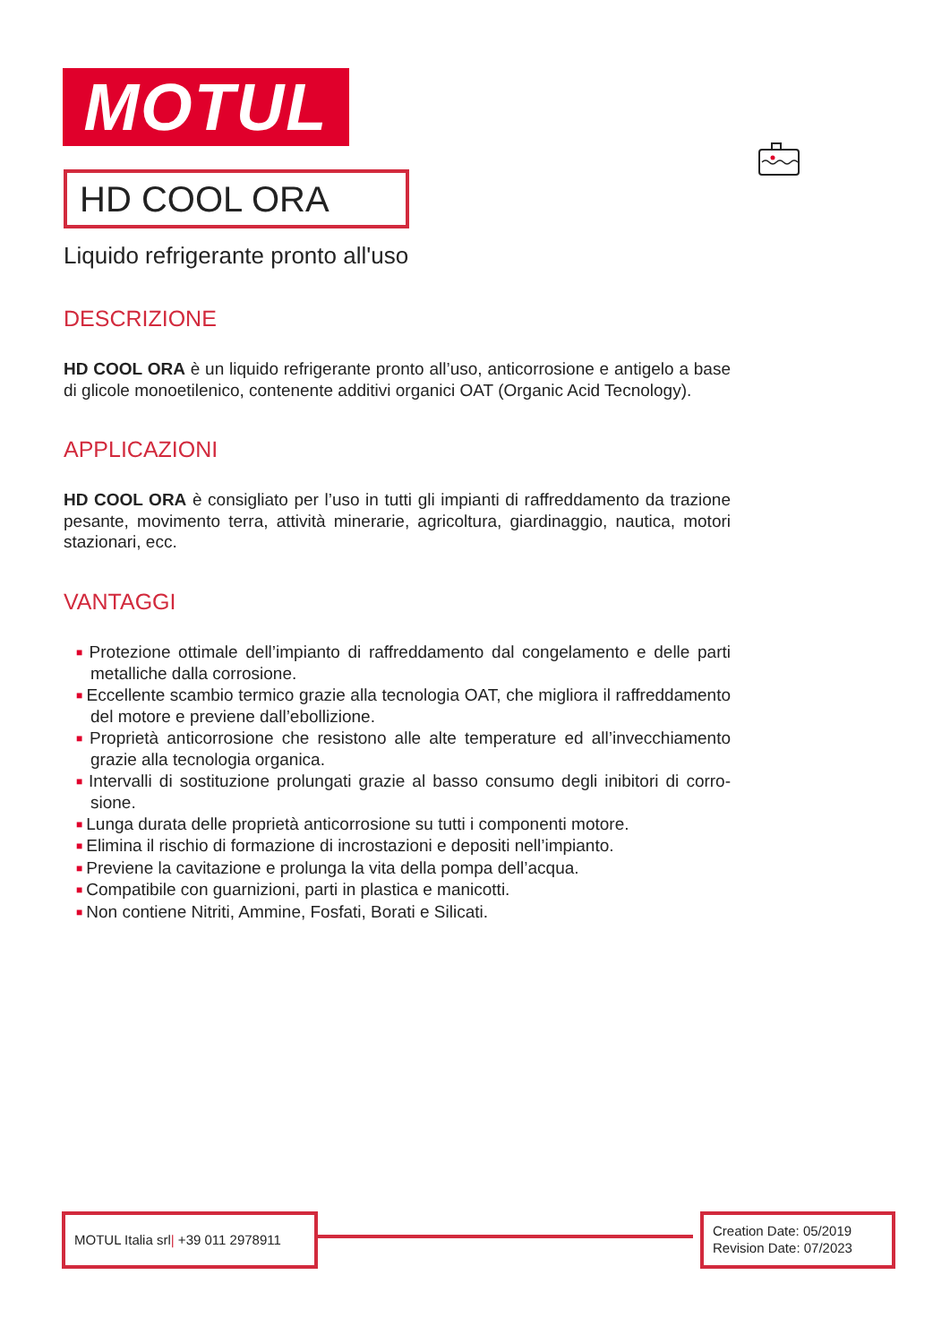MOTUL
HD COOL ORA
Liquido refrigerante pronto all'uso
DESCRIZIONE
HD COOL ORA è un liquido refrigerante pronto all’uso, anticorrosione e antigelo a base di glicole monoetilenico, contenente additivi organici OAT (Organic Acid Tecno­logy).
APPLICAZIONI
HD COOL ORA è consigliato per l’uso in tutti gli impianti di raffreddamento da trazione pesante, movimento terra, attività minerarie, agricoltura, giardinaggio, nautica, motori stazionari, ecc.
VANTAGGI
■ Protezione ottimale dell’impianto di raffreddamento dal congelamento e delle parti metalliche dalla corrosione.
■ Eccellente scambio termico grazie alla tecnologia OAT, che migliora il raffredda­mento del motore e previene dall’ebollizione.
■ Proprietà anticorrosione che resistono alle alte temperature ed all’invecchiamento grazie alla tecnologia organica.
■ Intervalli di sostituzione prolungati grazie al basso consumo degli inibitori di corro­sione.
■ Lunga durata delle proprietà anticorrosione su tutti i componenti motore.
■ Elimina il rischio di formazione di incrostazioni e depositi nell’impianto.
■ Previene la cavitazione e prolunga la vita della pompa dell’acqua.
■ Compatibile con guarnizioni, parti in plastica e manicotti.
■ Non contiene Nitriti, Ammine, Fosfati, Borati e Silicati.
MOTUL Italia srl| +39 011 2978911
Creation Date: 05/2019
Revision Date: 07/2023